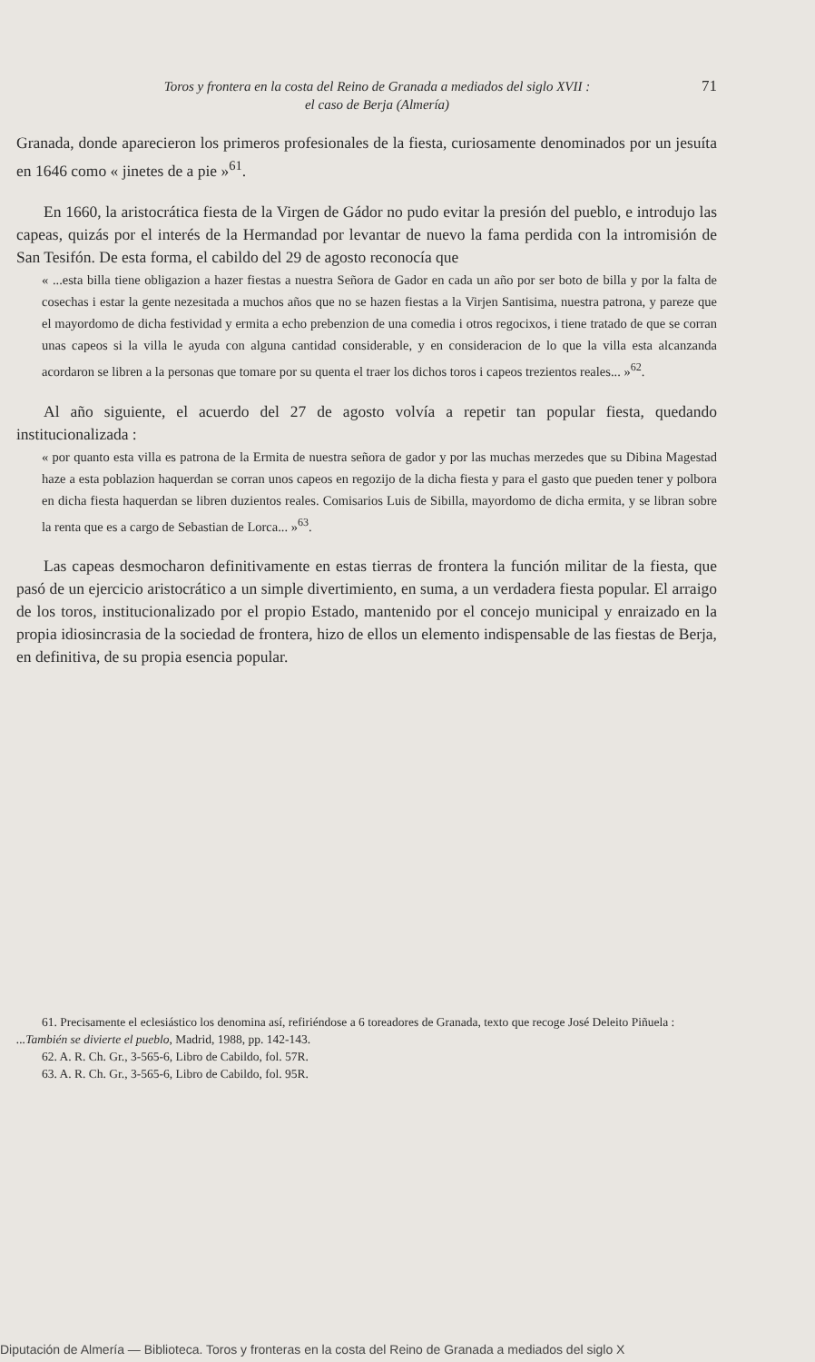Toros y frontera en la costa del Reino de Granada a mediados del siglo XVII :
el caso de Berja (Almería)
71
Granada, donde aparecieron los primeros profesionales de la fiesta, curiosamente denominados por un jesuíta en 1646 como « jinetes de a pie »<sup>61</sup>.
En 1660, la aristocrática fiesta de la Virgen de Gádor no pudo evitar la presión del pueblo, e introdujo las capeas, quizás por el interés de la Hermandad por levantar de nuevo la fama perdida con la intromisión de San Tesifón. De esta forma, el cabildo del 29 de agosto reconocía que
« ...esta billa tiene obligazion a hazer fiestas a nuestra Señora de Gador en cada un año por ser boto de billa y por la falta de cosechas i estar la gente nezesitada a muchos años que no se hazen fiestas a la Virjen Santisima, nuestra patrona, y pareze que el mayordomo de dicha festividad y ermita a echo prebenzion de una comedia i otros regocixos, i tiene tratado de que se corran unas capeos si la villa le ayuda con alguna cantidad considerable, y en consideracion de lo que la villa esta alcanzanda acordaron se libren a la personas que tomare por su quenta el traer los dichos toros i capeos trezientos reales... »<sup>62</sup>.
Al año siguiente, el acuerdo del 27 de agosto volvía a repetir tan popular fiesta, quedando institucionalizada :
« por quanto esta villa es patrona de la Ermita de nuestra señora de gador y por las muchas merzedes que su Dibina Magestad haze a esta poblazion haquerdan se corran unos capeos en regozijo de la dicha fiesta y para el gasto que pueden tener y polbora en dicha fiesta haquerdan se libren duzientos reales. Comisarios Luis de Sibilla, mayordomo de dicha ermita, y se libran sobre la renta que es a cargo de Sebastian de Lorca... »<sup>63</sup>.
Las capeas desmocharon definitivamente en estas tierras de frontera la función militar de la fiesta, que pasó de un ejercicio aristocrático a un simple divertimiento, en suma, a un verdadera fiesta popular. El arraigo de los toros, institucionalizado por el propio Estado, mantenido por el concejo municipal y enraizado en la propia idiosincrasia de la sociedad de frontera, hizo de ellos un elemento indispensable de las fiestas de Berja, en definitiva, de su propia esencia popular.
61. Precisamente el eclesiástico los denomina así, refiriéndose a 6 toreadores de Granada, texto que recoge José Deleito Piñuela : ...También se divierte el pueblo, Madrid, 1988, pp. 142-143.
62. A. R. Ch. Gr., 3-565-6, Libro de Cabildo, fol. 57R.
63. A. R. Ch. Gr., 3-565-6, Libro de Cabildo, fol. 95R.
Diputación de Almería — Biblioteca. Toros y fronteras en la costa del Reino de Granada a mediados del siglo X